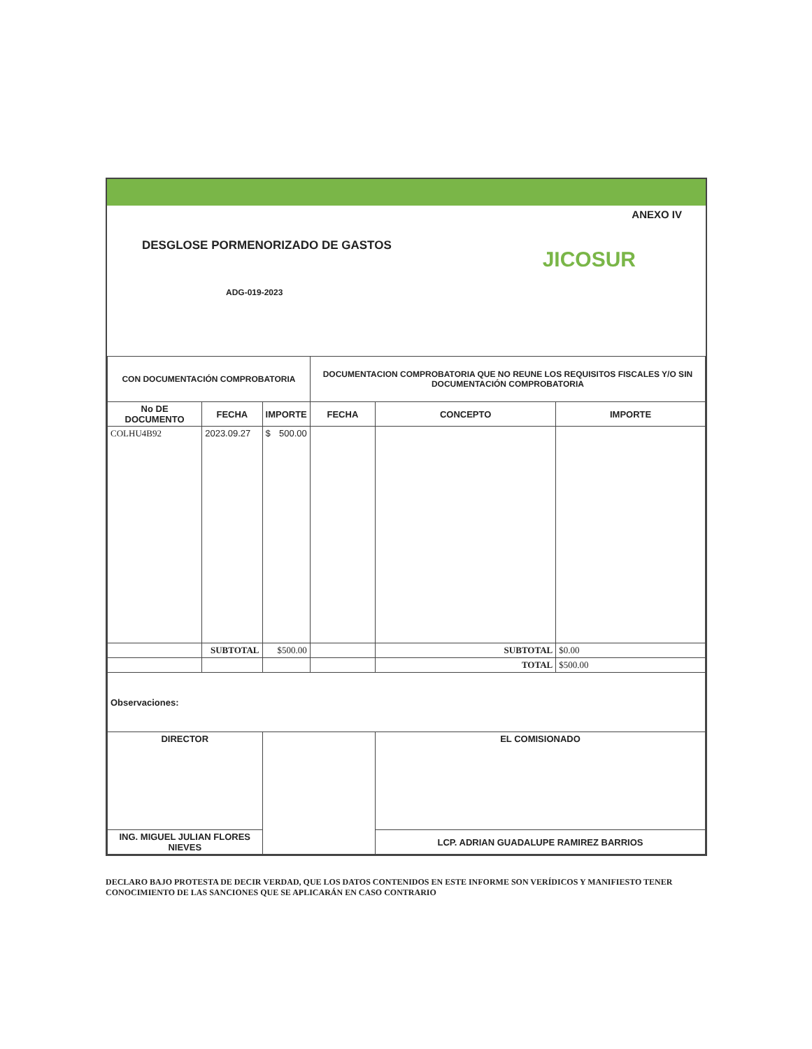ANEXO IV
DESGLOSE PORMENORIZADO DE GASTOS
ADG-019-2023
JICOSUR
| CON DOCUMENTACIÓN COMPROBATORIA | | | DOCUMENTACION COMPROBATORIA QUE NO REUNE LOS REQUISITOS FISCALES Y/O SIN DOCUMENTACIÓN COMPROBATORIA | | |
| --- | --- | --- | --- | --- | --- |
| No DE DOCUMENTO | FECHA | IMPORTE | FECHA | CONCEPTO | IMPORTE |
| COLHU4B92 | 2023.09.27 | $ 500.00 | | | |
| | SUBTOTAL | $500.00 | | SUBTOTAL | $0.00 |
| | | | | TOTAL | $500.00 |
| Observaciones: | | | | | |
| DIRECTOR | | | | EL COMISIONADO | |
| ING. MIGUEL JULIAN FLORES NIEVES | | | | LCP. ADRIAN GUADALUPE RAMIREZ BARRIOS | |
DECLARO BAJO PROTESTA DE DECIR VERDAD, QUE LOS DATOS CONTENIDOS EN ESTE INFORME SON VERÍDICOS Y MANIFIESTO TENER CONOCIMIENTO DE LAS SANCIONES QUE SE APLICARÁN EN CASO CONTRARIO